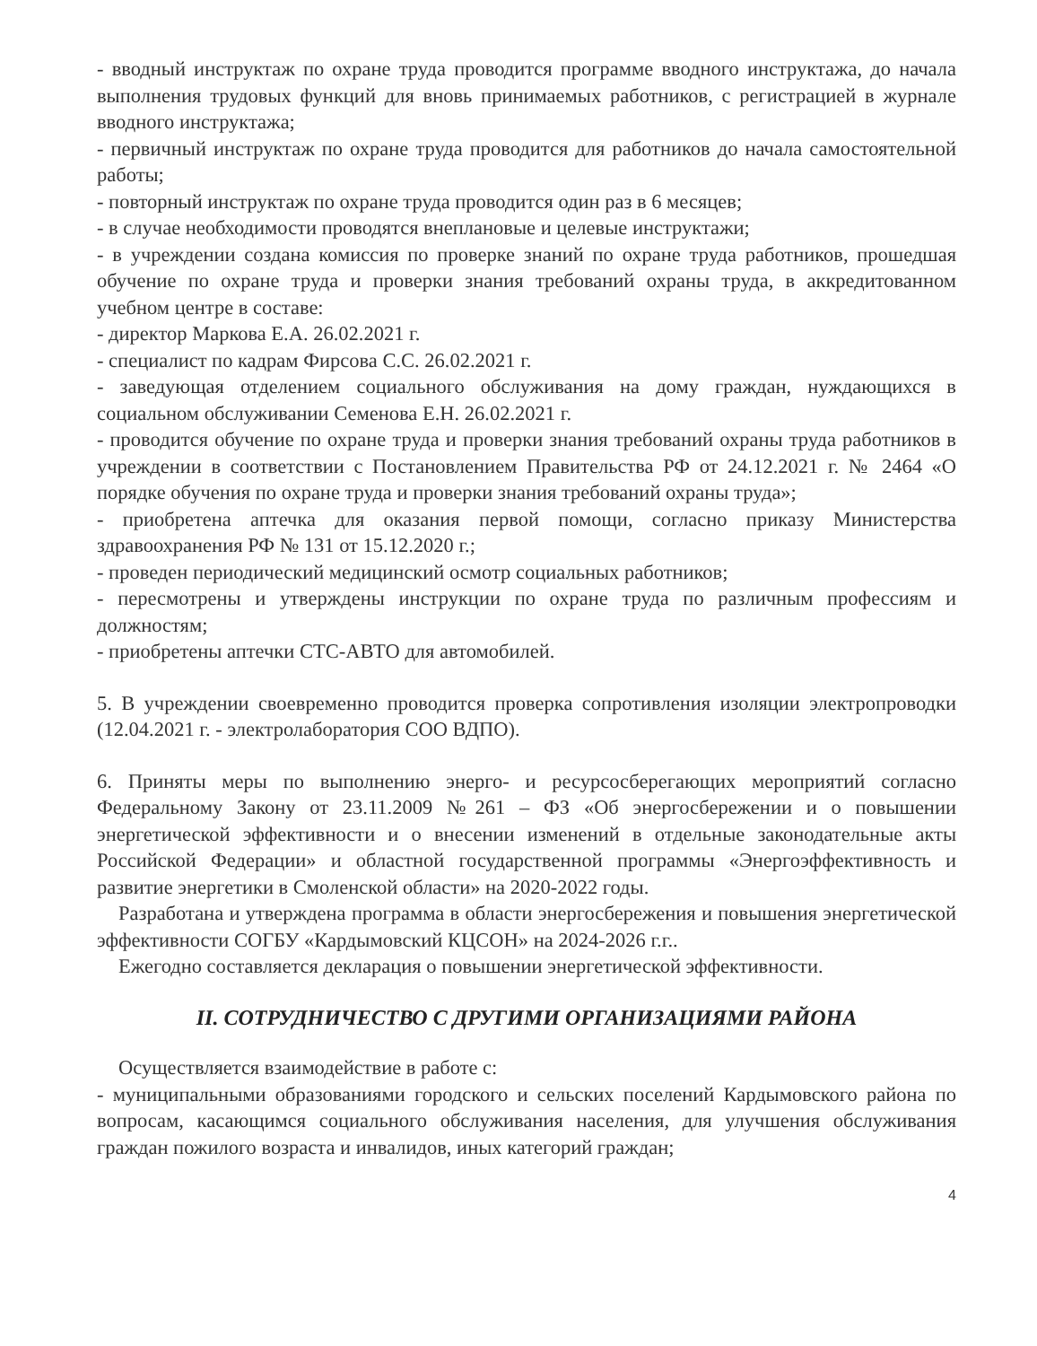- вводный инструктаж по охране труда проводится программе вводного инструктажа, до начала выполнения трудовых функций для вновь принимаемых работников, с регистрацией в журнале вводного инструктажа;
- первичный инструктаж по охране труда проводится для работников до начала самостоятельной работы;
- повторный инструктаж по охране труда проводится один раз в 6 месяцев;
- в случае необходимости проводятся внеплановые и целевые инструктажи;
- в учреждении создана комиссия по проверке знаний по охране труда работников, прошедшая обучение по охране труда и проверки знания требований охраны труда, в аккредитованном учебном центре в составе:
- директор Маркова Е.А. 26.02.2021 г.
- специалист по кадрам Фирсова С.С. 26.02.2021 г.
- заведующая отделением социального обслуживания на дому граждан, нуждающихся в социальном обслуживании Семенова Е.Н. 26.02.2021 г.
- проводится обучение по охране труда и проверки знания требований охраны труда работников в учреждении в соответствии с Постановлением Правительства РФ от 24.12.2021 г. № 2464 «О порядке обучения по охране труда и проверки знания требований охраны труда»;
- приобретена аптечка для оказания первой помощи, согласно приказу Министерства здравоохранения РФ № 131 от 15.12.2020 г.;
- проведен периодический медицинский осмотр социальных работников;
- пересмотрены и утверждены инструкции по охране труда по различным профессиям и должностям;
- приобретены аптечки СТС-АВТО для автомобилей.
5. В учреждении своевременно проводится проверка сопротивления изоляции электропроводки (12.04.2021 г. - электролаборатория СОО ВДПО).
6. Приняты меры по выполнению энерго- и ресурсосберегающих мероприятий согласно Федеральному Закону от 23.11.2009 №261 – ФЗ «Об энергосбережении и о повышении энергетической эффективности и о внесении изменений в отдельные законодательные акты Российской Федерации» и областной государственной программы «Энергоэффективность и развитие энергетики в Смоленской области» на 2020-2022 годы.
Разработана и утверждена программа в области энергосбережения и повышения энергетической эффективности СОГБУ «Кардымовский КЦСОН» на 2024-2026 г.г..
Ежегодно составляется декларация о повышении энергетической эффективности.
II. СОТРУДНИЧЕСТВО С ДРУГИМИ ОРГАНИЗАЦИЯМИ РАЙОНА
Осуществляется взаимодействие в работе с:
- муниципальными образованиями городского и сельских поселений Кардымовского района по вопросам, касающимся социального обслуживания населения, для улучшения обслуживания граждан пожилого возраста и инвалидов, иных категорий граждан;
4